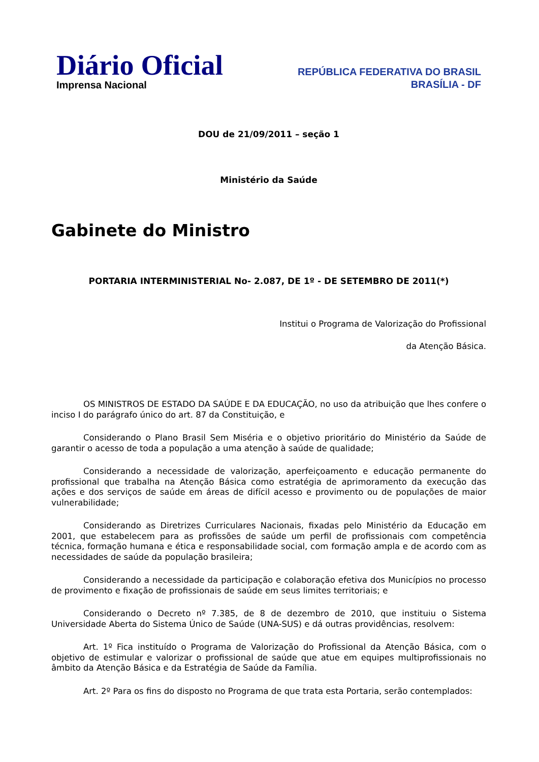Diário Oficial
Imprensa Nacional
REPÚBLICA FEDERATIVA DO BRASIL
BRASÍLIA - DF
DOU de 21/09/2011 – seção 1
Ministério da Saúde
Gabinete do Ministro
PORTARIA INTERMINISTERIAL No- 2.087, DE 1º - DE SETEMBRO DE 2011(*)
Institui o Programa de Valorização do Profissional
da Atenção Básica.
OS MINISTROS DE ESTADO DA SAÚDE E DA EDUCAÇÃO, no uso da atribuição que lhes confere o inciso I do parágrafo único do art. 87 da Constituição, e
Considerando o Plano Brasil Sem Miséria e o objetivo prioritário do Ministério da Saúde de garantir o acesso de toda a população a uma atenção à saúde de qualidade;
Considerando a necessidade de valorização, aperfeiçoamento e educação permanente do profissional que trabalha na Atenção Básica como estratégia de aprimoramento da execução das ações e dos serviços de saúde em áreas de difícil acesso e provimento ou de populações de maior vulnerabilidade;
Considerando as Diretrizes Curriculares Nacionais, fixadas pelo Ministério da Educação em 2001, que estabelecem para as profissões de saúde um perfil de profissionais com competência técnica, formação humana e ética e responsabilidade social, com formação ampla e de acordo com as necessidades de saúde da população brasileira;
Considerando a necessidade da participação e colaboração efetiva dos Municípios no processo de provimento e fixação de profissionais de saúde em seus limites territoriais; e
Considerando o Decreto nº 7.385, de 8 de dezembro de 2010, que instituiu o Sistema Universidade Aberta do Sistema Único de Saúde (UNA-SUS) e dá outras providências, resolvem:
Art. 1º Fica instituído o Programa de Valorização do Profissional da Atenção Básica, com o objetivo de estimular e valorizar o profissional de saúde que atue em equipes multiprofissionais no âmbito da Atenção Básica e da Estratégia de Saúde da Família.
Art. 2º Para os fins do disposto no Programa de que trata esta Portaria, serão contemplados: